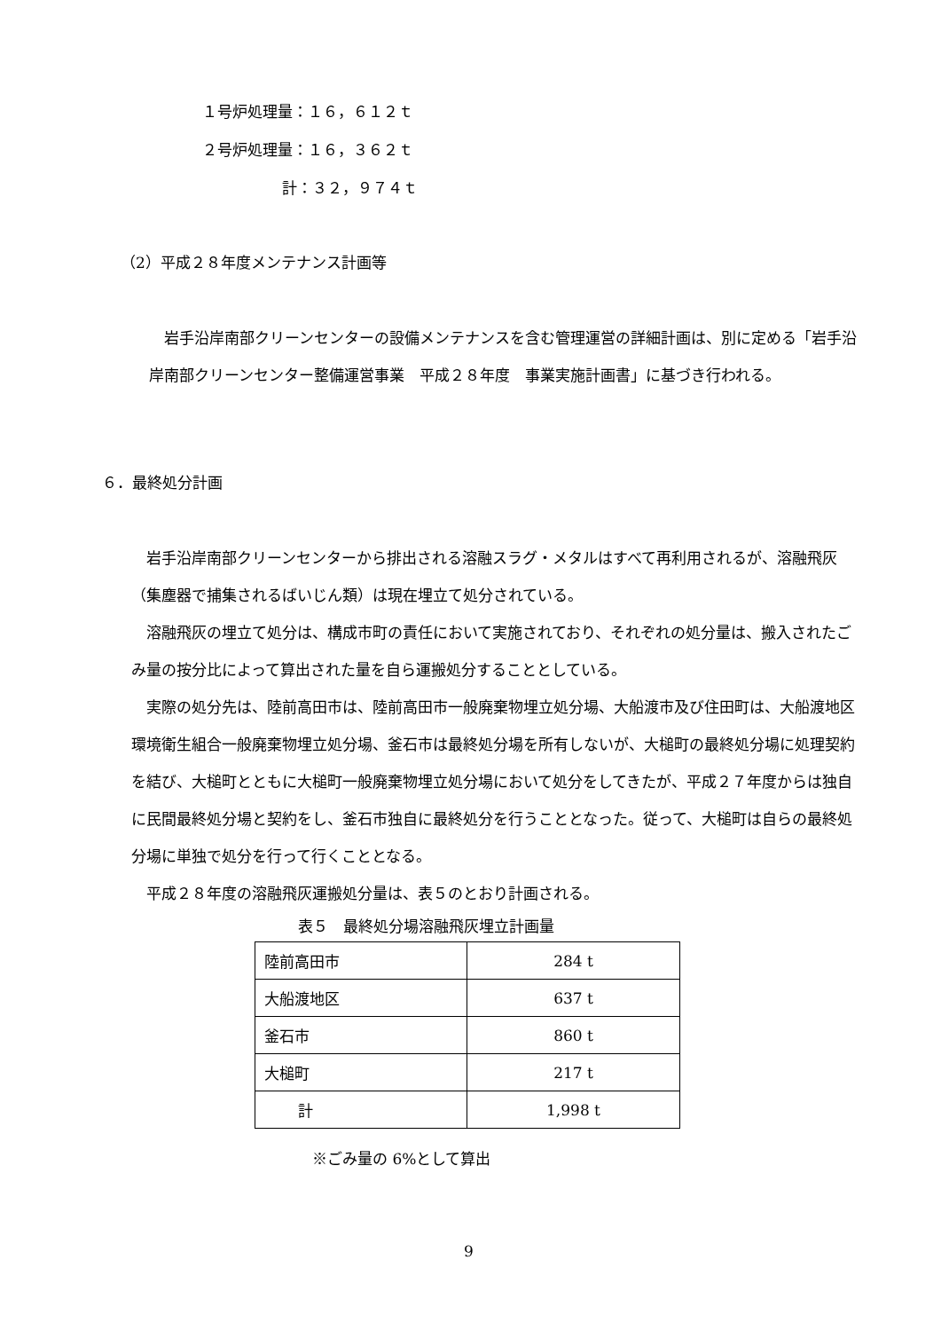１号炉処理量：１６，６１２ｔ
２号炉処理量：１６，３６２ｔ
計：３２，９７４ｔ
（2）平成２８年度メンテナンス計画等
　岩手沿岸南部クリーンセンターの設備メンテナンスを含む管理運営の詳細計画は、別に定める「岩手沿岸南部クリーンセンター整備運営事業　平成２８年度　事業実施計画書」に基づき行われる。
６．最終処分計画
　岩手沿岸南部クリーンセンターから排出される溶融スラグ・メタルはすべて再利用されるが、溶融飛灰（集塵器で捕集されるばいじん類）は現在埋立て処分されている。
　溶融飛灰の埋立て処分は、構成市町の責任において実施されており、それぞれの処分量は、搬入されたごみ量の按分比によって算出された量を自ら運搬処分することとしている。
　実際の処分先は、陸前高田市は、陸前高田市一般廃棄物埋立処分場、大船渡市及び住田町は、大船渡地区環境衛生組合一般廃棄物埋立処分場、釜石市は最終処分場を所有しないが、大槌町の最終処分場に処理契約を結び、大槌町とともに大槌町一般廃棄物埋立処分場において処分をしてきたが、平成２７年度からは独自に民間最終処分場と契約をし、釜石市独自に最終処分を行うこととなった。従って、大槌町は自らの最終処分場に単独で処分を行って行くこととなる。
　平成２８年度の溶融飛灰運搬処分量は、表５のとおり計画される。
表５　最終処分場溶融飛灰埋立計画量
| 陸前高田市 | 284 t |
| 大船渡地区 | 637 t |
| 釜石市 | 860 t |
| 大槌町 | 217 t |
| 計 | 1,998 t |
※ごみ量の 6%として算出
9